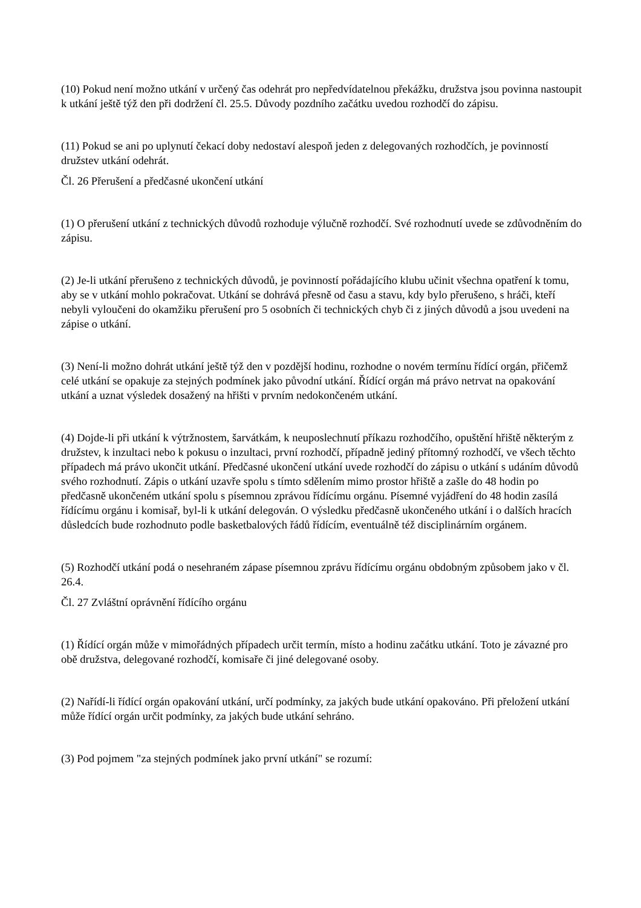(10) Pokud není možno utkání v určený čas odehrát pro nepředvídatelnou překážku, družstva jsou povinna nastoupit k utkání ještě týž den při dodržení čl. 25.5. Důvody pozdního začátku uvedou rozhodčí do zápisu.
(11) Pokud se ani po uplynutí čekací doby nedostaví alespoň jeden z delegovaných rozhodčích, je povinností družstev utkání odehrát.
Čl. 26 Přerušení a předčasné ukončení utkání
(1) O přerušení utkání z technických důvodů rozhoduje výlučně rozhodčí. Své rozhodnutí uvede se zdůvodněním do zápisu.
(2) Je-li utkání přerušeno z technických důvodů, je povinností pořádajícího klubu učinit všechna opatření k tomu, aby se v utkání mohlo pokračovat. Utkání se dohrává přesně od času a stavu, kdy bylo přerušeno, s hráči, kteří nebyli vyloučeni do okamžiku přerušení pro 5 osobních či technických chyb či z jiných důvodů a jsou uvedeni na zápise o utkání.
(3) Není-li možno dohrát utkání ještě týž den v pozdější hodinu, rozhodne o novém termínu řídící orgán, přičemž celé utkání se opakuje za stejných podmínek jako původní utkání. Řídící orgán má právo netrvat na opakování utkání a uznat výsledek dosažený na hřišti v prvním nedokončeném utkání.
(4) Dojde-li při utkání k výtržnostem, šarvátkám, k neuposlechnutí příkazu rozhodčího, opuštění hřiště některým z družstev, k inzultaci nebo k pokusu o inzultaci, první rozhodčí, případně jediný přítomný rozhodčí, ve všech těchto případech má právo ukončit utkání. Předčasné ukončení utkání uvede rozhodčí do zápisu o utkání s udáním důvodů svého rozhodnutí. Zápis o utkání uzavře spolu s tímto sdělením mimo prostor hřiště a zašle do 48 hodin po předčasně ukončeném utkání spolu s písemnou zprávou řídícímu orgánu. Písemné vyjádření do 48 hodin zasílá řídícímu orgánu i komisař, byl-li k utkání delegován. O výsledku předčasně ukončeného utkání i o dalších hracích důsledcích bude rozhodnuto podle basketbalových řádů řídícím, eventuálně též disciplinárním orgánem.
(5) Rozhodčí utkání podá o nesehraném zápase písemnou zprávu řídícímu orgánu obdobným způsobem jako v čl. 26.4.
Čl. 27 Zvláštní oprávnění řídícího orgánu
(1) Řídící orgán může v mimořádných případech určit termín, místo a hodinu začátku utkání. Toto je závazné pro obě družstva, delegované rozhodčí, komisaře či jiné delegované osoby.
(2) Nařídí-li řídící orgán opakování utkání, určí podmínky, za jakých bude utkání opakováno. Při přeložení utkání může řídící orgán určit podmínky, za jakých bude utkání sehráno.
(3) Pod pojmem "za stejných podmínek jako první utkání" se rozumí: